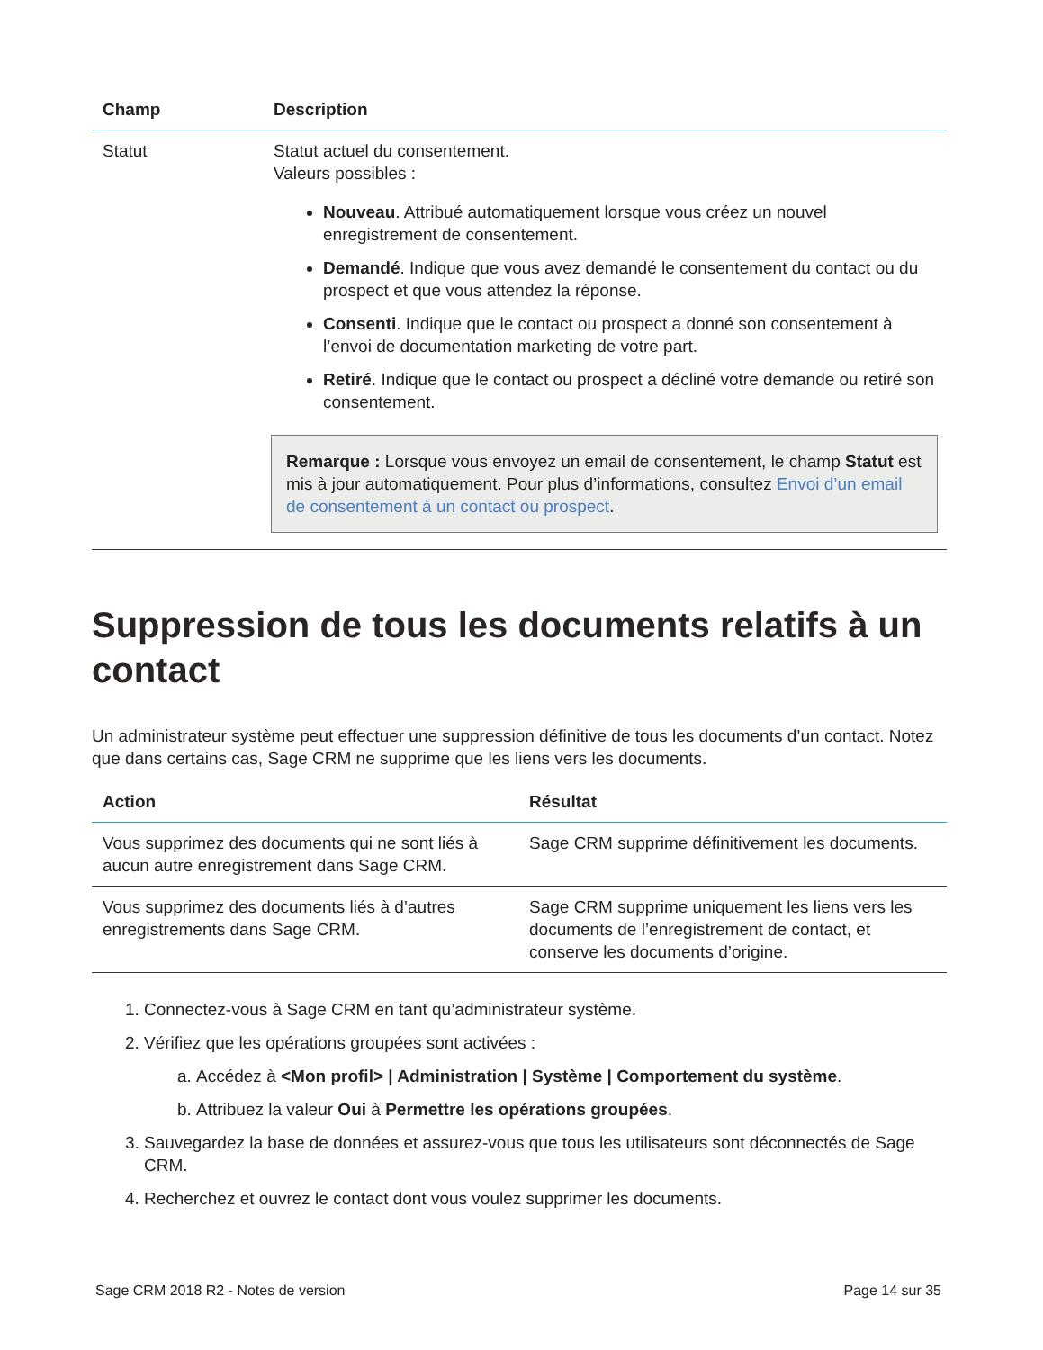| Champ | Description |
| --- | --- |
| Statut | Statut actuel du consentement. Valeurs possibles : Nouveau . Attribué automatiquement lorsque vous créez un nouvel enregistrement de consentement. Demandé . Indique que vous avez demandé le consentement du contact ou du prospect et que vous attendez la réponse. Consenti . Indique que le contact ou prospect a donné son consentement à l’envoi de documentation marketing de votre part. Retiré . Indique que le contact ou prospect a décliné votre demande ou retiré son consentement. Remarque : Lorsque vous envoyez un email de consentement, le champ Statut est mis à jour automatiquement. Pour plus d’informations, consultez Envoi d’un email de consentement à un contact ou prospect . |
Suppression de tous les documents relatifs à un contact
Un administrateur système peut effectuer une suppression définitive de tous les documents d’un contact. Notez que dans certains cas, Sage CRM ne supprime que les liens vers les documents.
| Action | Résultat |
| --- | --- |
| Vous supprimez des documents qui ne sont liés à aucun autre enregistrement dans Sage CRM. | Sage CRM supprime définitivement les documents. |
| Vous supprimez des documents liés à d’autres enregistrements dans Sage CRM. | Sage CRM supprime uniquement les liens vers les documents de l’enregistrement de contact, et conserve les documents d’origine. |
1. Connectez-vous à Sage CRM en tant qu’administrateur système.
2. Vérifiez que les opérations groupées sont activées :
a. Accédez à <Mon profil> | Administration | Système | Comportement du système.
b. Attribuez la valeur Oui à Permettre les opérations groupées.
3. Sauvegardez la base de données et assurez-vous que tous les utilisateurs sont déconnectés de Sage CRM.
4. Recherchez et ouvrez le contact dont vous voulez supprimer les documents.
Sage CRM 2018 R2 - Notes de version Page 14 sur 35